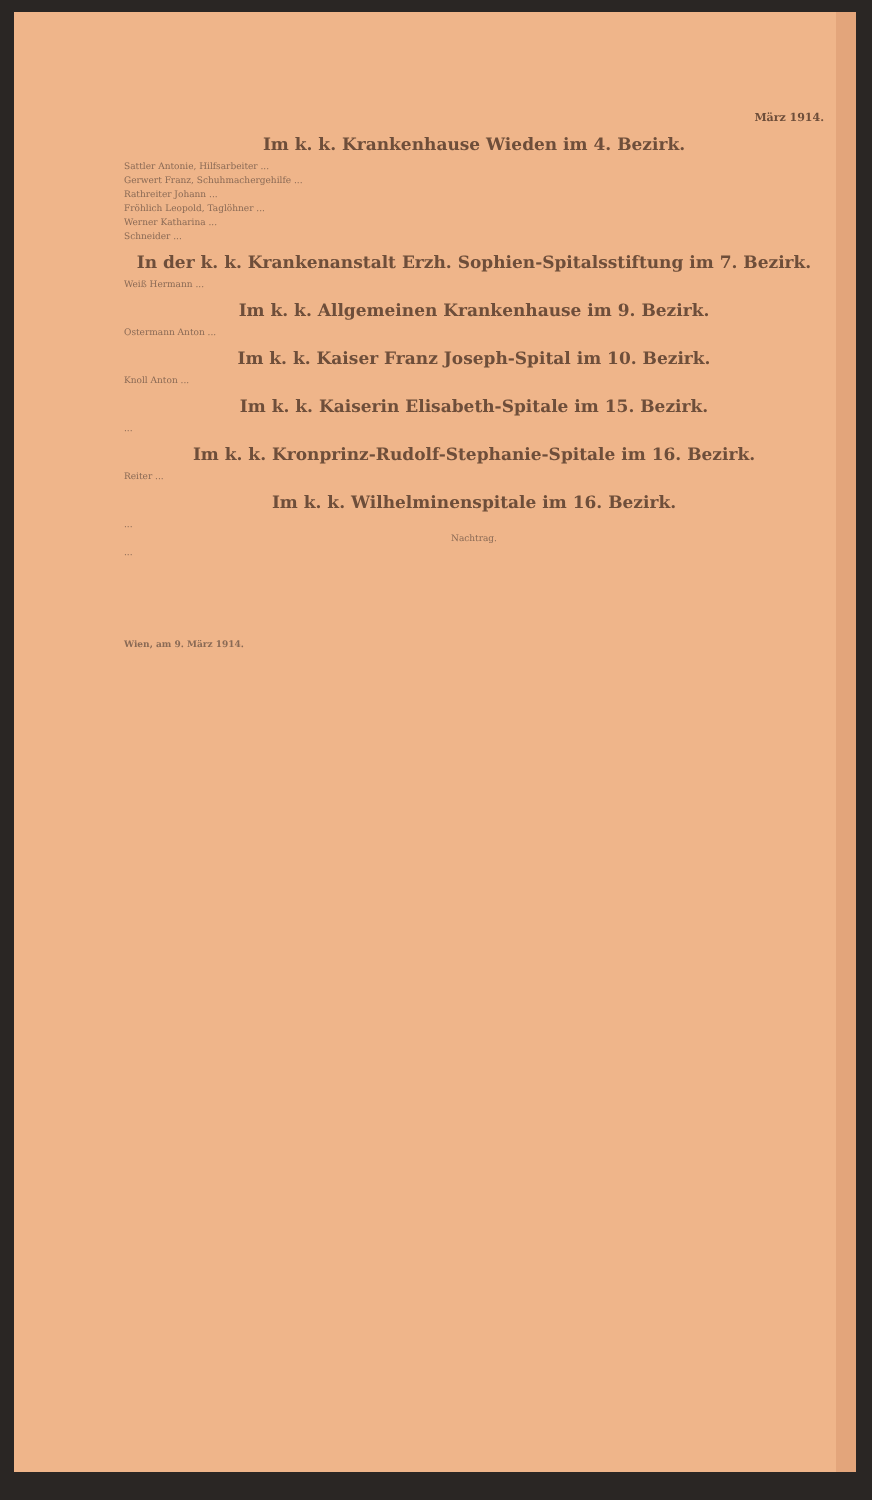März 1914.
Im k. k. Krankenhause Wieden im 4. Bezirk.
Sattler Antonie, Hilfsarbeiter ...
Gerwert Franz, Schuhmachergehilfe ...
Rathreiter Johann ...
Fröhlich Leopold, Taglöhner ...
Werner Katharina ...
Schneider ...
In der k. k. Krankenanstalt Erzh. Sophien-Spitalsstiftung im 7. Bezirk.
Weiß Hermann ...
Im k. k. Allgemeinen Krankenhause im 9. Bezirk.
Ostermann Anton ...
Im k. k. Kaiser Franz Joseph-Spital im 10. Bezirk.
Knoll Anton ...
Im k. k. Kaiserin Elisabeth-Spitale im 15. Bezirk.
...
Im k. k. Kronprinz-Rudolf-Stephanie-Spitale im 16. Bezirk.
Reiter ...
Im k. k. Wilhelminenspitale im 16. Bezirk.
...
Nachtrag.
...
Wien, am 9. März 1914.